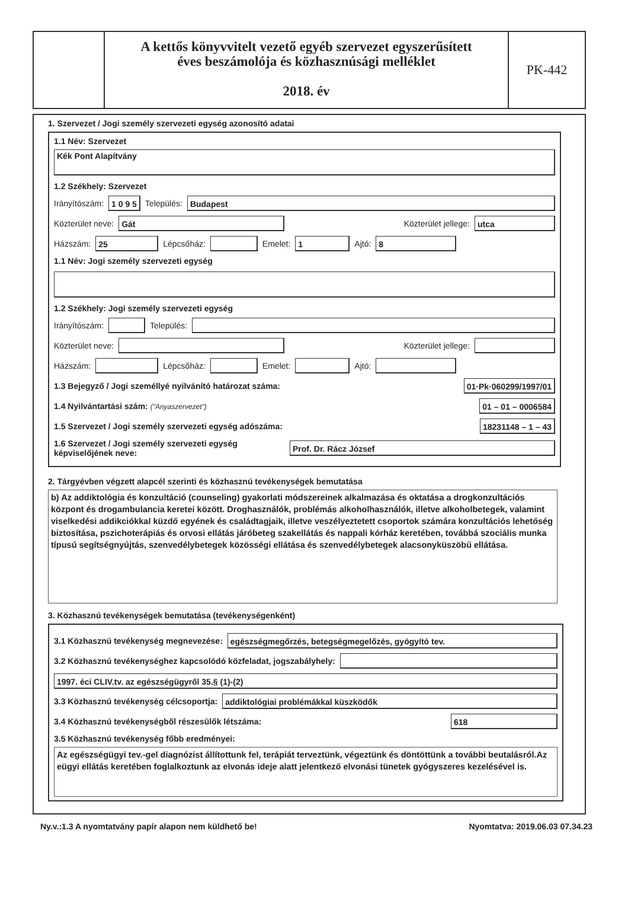A kettős könyvvitelt vezető egyéb szervezet egyszerűsített
éves beszámolója és közhasznúsági melléklet
2018. év
PK-442
1. Szervezet / Jogi személy szervezeti egység azonosító adatai
1.1 Név: Szervezet
Kék Pont Alapítvány
1.2 Székhely: Szervezet
Irányítószám: 1 0 9 5 Település: Budapest
Közterület neve: Gát Közterület jellege: utca
Házszám: 25 Lépcsőház: Emelet: 1 Ajtó: 8
1.1 Név: Jogi személy szervezeti egység
1.2 Székhely: Jogi személy szervezeti egység
Irányítószám: Település:
Közterület neve: Közterület jellege:
Házszám: Lépcsőház: Emelet: Ajtó:
1.3 Bejegyző / Jogi személlyé nyilvánító határozat száma: 01·Pk·060299/1997/01
1.4 Nyilvántartási szám: ("Anyaszervezet") 01 – 01 – 0006584
1.5 Szervezet / Jogi személy szervezeti egység adószáma: 18231148 – 1 – 43
1.6 Szervezet / Jogi személy szervezeti egység képviselőjének neve: Prof. Dr. Rácz József
2. Tárgyévben végzett alapcél szerinti és közhasznú tevékenységek bemutatása
b) Az addiktológia és konzultáció (counseling) gyakorlati módszereinek alkalmazása és oktatása a drogkonzultációs központ és drogambulancia keretei között. Droghasználók, problémás alkoholhasználók, illetve alkoholbetegek, valamint viselkedési addikciókkal küzdő egyének és családtagjaik, illetve veszélyeztetett csoportok számára konzultációs lehetőség biztosítása, pszichoterápiás és orvosi ellátás járóbeteg szakellátás és nappali kórház keretében, továbbá szociális munka típusú segítségnyújtás, szenvedélybetegek közösségi ellátása és szenvedélybetegek alacsonyküszöbű ellátása.
3. Közhasznú tevékenységek bemutatása (tevékenységenként)
3.1 Közhasznú tevékenység megnevezése: egészségmegőrzés, betegségmegelőzés, gyógyító tev.
3.2 Közhasznú tevékenységhez kapcsolódó közfeladat, jogszabályhely:
1997. éci CLIV.tv. az egészségügyről 35.§ (1)-(2)
3.3 Közhasznú tevékenység célcsoportja: addiktológiai problémákkal küszködők
3.4 Közhasznú tevékenységből részesülők létszáma: 618
3.5 Közhasznú tevékenység főbb eredményei:
Az egészségügyi tev.-gel diagnózist állítottunk fel, terápiát terveztünk, végeztünk és döntöttünk a további beutalásról.Az eügyi ellátás keretében foglalkoztunk az elvonás ideje alatt jelentkező elvonási tünetek gyógyszeres kezelésével is.
Ny.v.:1.3 A nyomtatvány papír alapon nem küldhető be! Nyomtatva: 2019.06.03 07.34.23